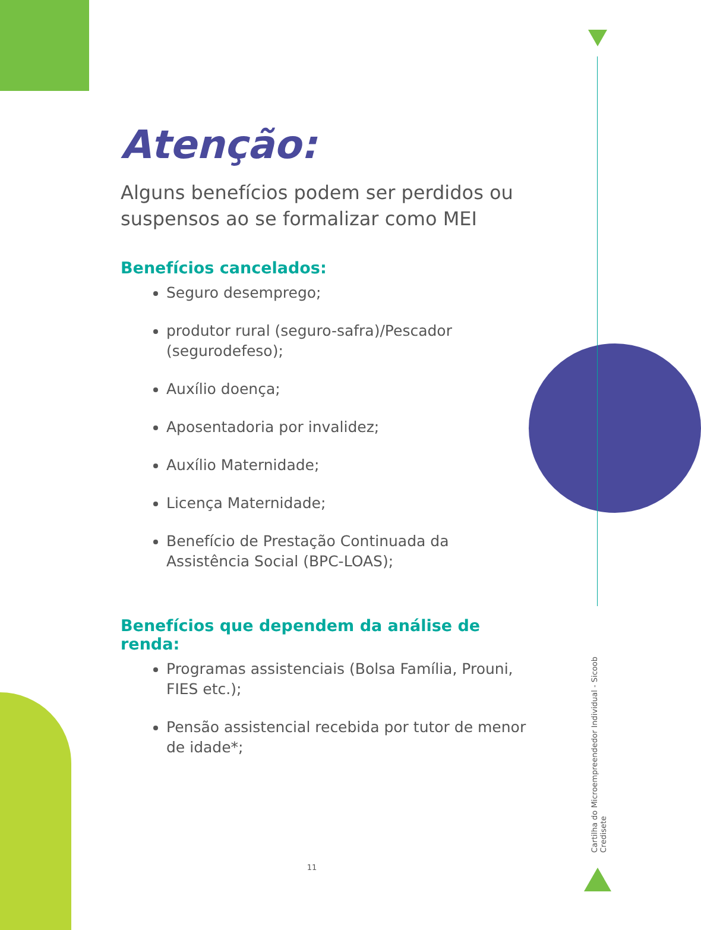Atenção:
Alguns benefícios podem ser perdidos ou suspensos ao se formalizar como MEI
Benefícios cancelados:
Seguro desemprego;
produtor rural (seguro-safra)/Pescador (segurodefeso);
Auxílio doença;
Aposentadoria por invalidez;
Auxílio Maternidade;
Licença Maternidade;
Benefício de Prestação Continuada da Assistência Social (BPC-LOAS);
Benefícios que dependem da análise de renda:
Programas assistenciais (Bolsa Família, Prouni, FIES etc.);
Pensão assistencial recebida por tutor de menor de idade*;
Cartilha do Microempreendedor Individual - Sicoob Credisete
11